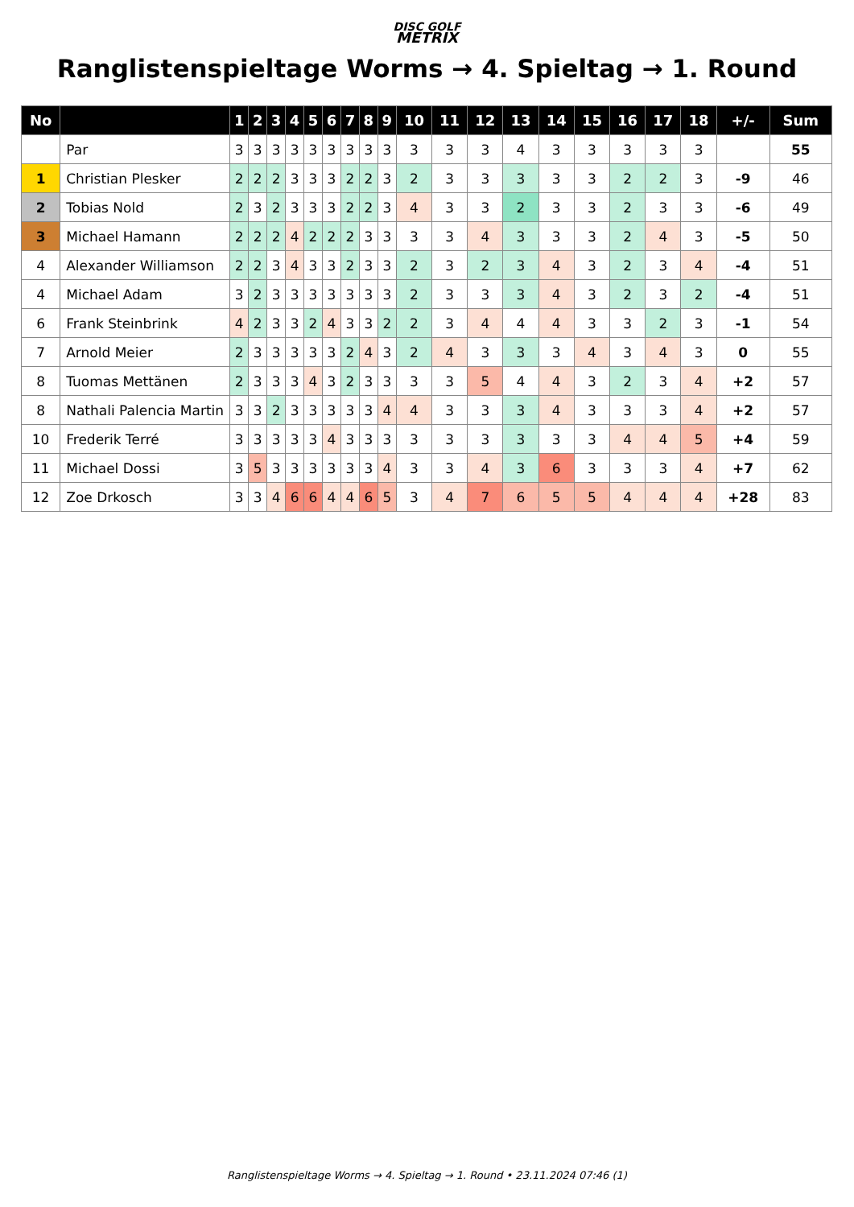DISC GOLF
METRIX
Ranglistenspieltage Worms → 4. Spieltag → 1. Round
| No | | 1 | 2 | 3 | 4 | 5 | 6 | 7 | 8 | 9 | 10 | 11 | 12 | 13 | 14 | 15 | 16 | 17 | 18 | +/- | Sum |
| --- | --- | --- | --- | --- | --- | --- | --- | --- | --- | --- | --- | --- | --- | --- | --- | --- | --- | --- | --- | --- | --- |
| | Par | 3 | 3 | 3 | 3 | 3 | 3 | 3 | 3 | 3 | 3 | 3 | 3 | 4 | 3 | 3 | 3 | 3 | 3 | | 55 |
| 1 | Christian Plesker | 2 | 2 | 2 | 3 | 3 | 3 | 2 | 2 | 3 | 2 | 3 | 3 | 3 | 3 | 3 | 2 | 2 | 3 | -9 | 46 |
| 2 | Tobias Nold | 2 | 3 | 2 | 3 | 3 | 3 | 2 | 2 | 3 | 4 | 3 | 3 | 2 | 3 | 3 | 2 | 3 | 3 | -6 | 49 |
| 3 | Michael Hamann | 2 | 2 | 2 | 4 | 2 | 2 | 2 | 3 | 3 | 3 | 3 | 4 | 3 | 3 | 3 | 2 | 4 | 3 | -5 | 50 |
| 4 | Alexander Williamson | 2 | 2 | 3 | 4 | 3 | 3 | 2 | 3 | 3 | 2 | 3 | 2 | 3 | 4 | 3 | 2 | 3 | 4 | -4 | 51 |
| 4 | Michael Adam | 3 | 2 | 3 | 3 | 3 | 3 | 3 | 3 | 3 | 2 | 3 | 3 | 3 | 4 | 3 | 2 | 3 | 2 | -4 | 51 |
| 6 | Frank Steinbrink | 4 | 2 | 3 | 3 | 2 | 4 | 3 | 3 | 2 | 2 | 3 | 4 | 4 | 4 | 3 | 3 | 2 | 3 | -1 | 54 |
| 7 | Arnold Meier | 2 | 3 | 3 | 3 | 3 | 3 | 2 | 4 | 3 | 2 | 4 | 3 | 3 | 3 | 4 | 3 | 4 | 3 | 0 | 55 |
| 8 | Tuomas Mettänen | 2 | 3 | 3 | 3 | 4 | 3 | 2 | 3 | 3 | 3 | 3 | 5 | 4 | 4 | 3 | 2 | 3 | 4 | +2 | 57 |
| 8 | Nathali Palencia Martin | 3 | 3 | 2 | 3 | 3 | 3 | 3 | 3 | 4 | 4 | 3 | 3 | 3 | 4 | 3 | 3 | 3 | 4 | +2 | 57 |
| 10 | Frederik Terré | 3 | 3 | 3 | 3 | 3 | 4 | 3 | 3 | 3 | 3 | 3 | 3 | 3 | 3 | 3 | 4 | 4 | 5 | +4 | 59 |
| 11 | Michael Dossi | 3 | 5 | 3 | 3 | 3 | 3 | 3 | 3 | 4 | 3 | 3 | 4 | 3 | 6 | 3 | 3 | 3 | 4 | +7 | 62 |
| 12 | Zoe Drkosch | 3 | 3 | 4 | 6 | 6 | 4 | 4 | 6 | 5 | 3 | 4 | 7 | 6 | 5 | 5 | 4 | 4 | 4 | +28 | 83 |
Ranglistenspieltage Worms → 4. Spieltag → 1. Round • 23.11.2024 07:46 (1)